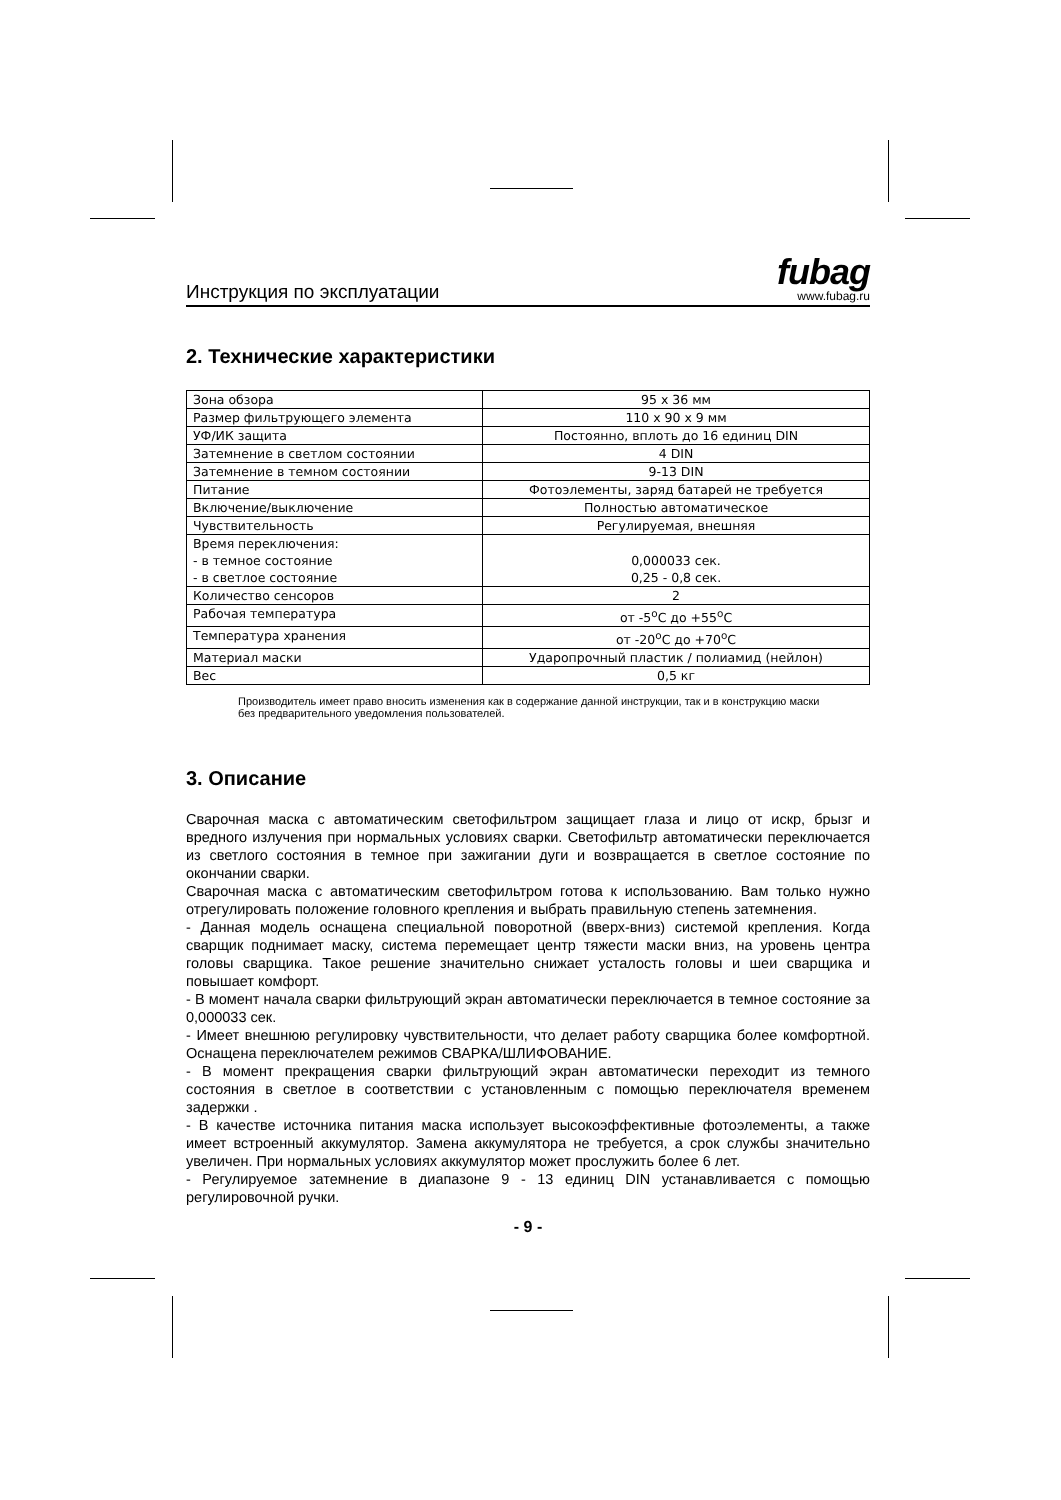Инструкция по эксплуатации
fubag
www.fubag.ru
2. Технические характеристики
| Зона обзора | 95 х 36 мм |
| Размер фильтрующего элемента | 110 х 90 х 9 мм |
| УФ/ИК защита | Постоянно, вплоть до 16 единиц DIN |
| Затемнение в светлом состоянии | 4 DIN |
| Затемнение в темном состоянии | 9-13 DIN |
| Питание | Фотоэлементы, заряд батарей не требуется |
| Включение/выключение | Полностью автоматическое |
| Чувствительность | Регулируемая, внешняя |
| Время переключения: - в темное состояние - в светлое состояние | 0,000033 сек. 0,25 - 0,8 сек. |
| Количество сенсоров | 2 |
| Рабочая температура | от -5<sup>о</sup>С до +55<sup>о</sup>С |
| Температура хранения | от -20<sup>о</sup>С до +70<sup>о</sup>С |
| Материал маски | Ударопрочный пластик / полиамид (нейлон) |
| Вес | 0,5 кг |
Производитель имеет право вносить изменения как в содержание данной инструкции, так и в конструкцию маски без предварительного уведомления пользователей.
3. Описание
Сварочная маска с автоматическим светофильтром защищает глаза и лицо от искр, брызг и вредного излучения при нормальных условиях сварки. Светофильтр автоматически переключается из светлого состояния в темное при зажигании дуги и возвращается в светлое состояние по окончании сварки.
Сварочная маска с автоматическим светофильтром готова к использованию. Вам только нужно отрегулировать положение головного крепления и выбрать правильную степень затемнения.
- Данная модель оснащена специальной поворотной (вверх-вниз) системой крепления. Когда сварщик поднимает маску, система перемещает центр тяжести маски вниз, на уровень центра головы сварщика. Такое решение значительно снижает усталость головы и шеи сварщика и повышает комфорт.
- В момент начала сварки фильтрующий экран автоматически переключается в темное состояние за 0,000033 сек.
- Имеет внешнюю регулировку чувствительности, что делает работу сварщика более комфортной. Оснащена переключателем режимов СВАРКА/ШЛИФОВАНИЕ.
- В момент прекращения сварки фильтрующий экран автоматически переходит из темного состояния в светлое в соответствии с установленным с помощью переключателя временем задержки .
- В качестве источника питания маска использует высокоэффективные фотоэлементы, а также имеет встроенный аккумулятор. Замена аккумулятора не требуется, а срок службы значительно увеличен. При нормальных условиях аккумулятор может прослужить более 6 лет.
- Регулируемое затемнение в диапазоне 9 - 13 единиц DIN устанавливается с помощью регулировочной ручки.
- 9 -